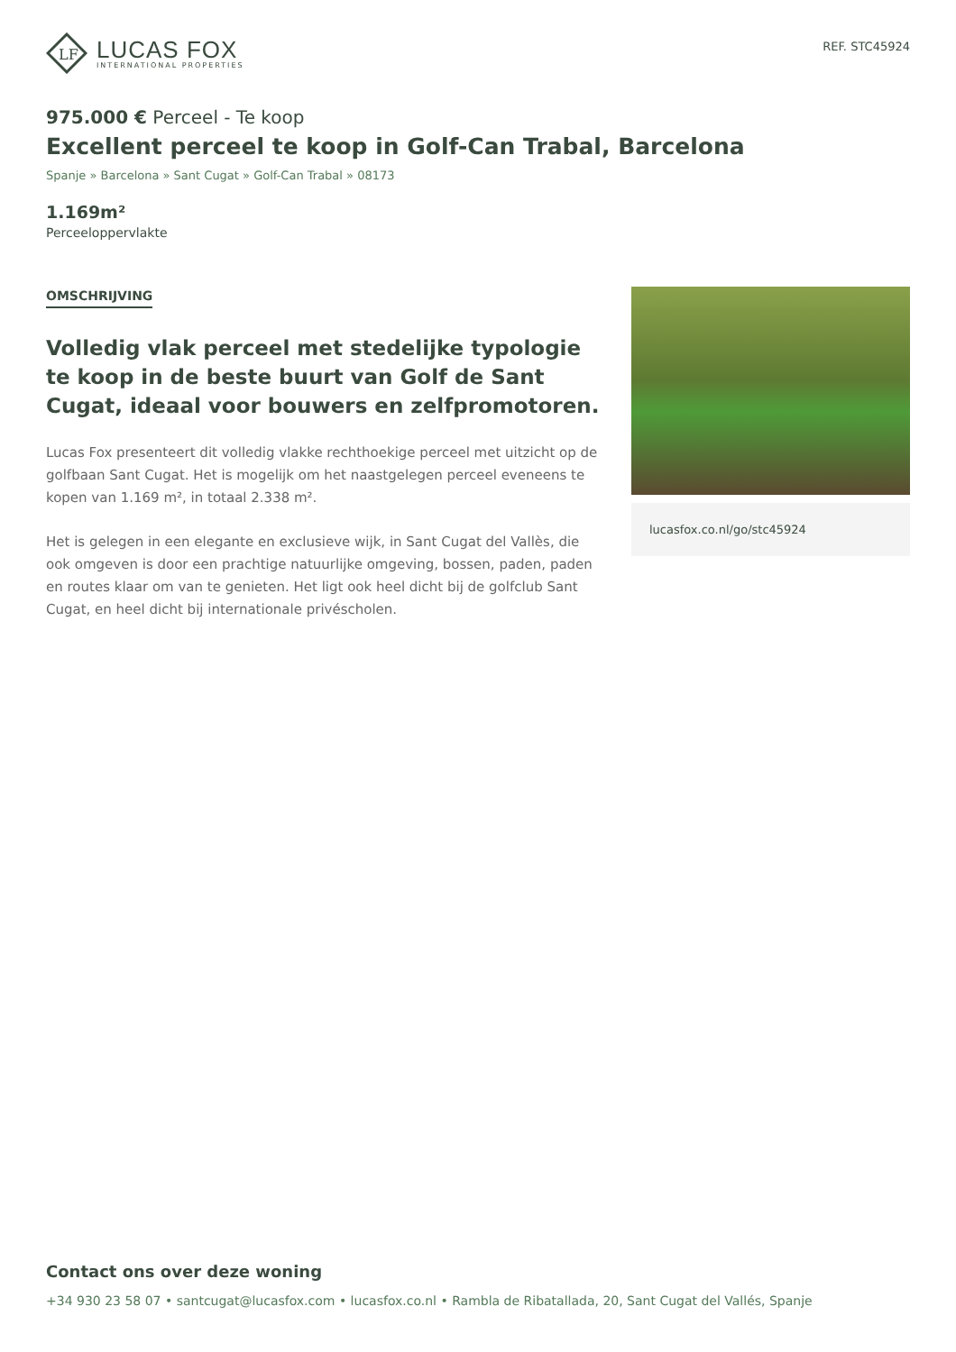LF
LUCAS FOX
INTERNATIONAL PROPERTIES
REF. STC45924
975.000 € Perceel - Te koop
Excellent perceel te koop in Golf-Can Trabal, Barcelona
Spanje » Barcelona » Sant Cugat » Golf-Can Trabal » 08173
1.169m²
Perceeloppervlakte
OMSCHRIJVING
Volledig vlak perceel met stedelijke typologie te koop in de beste buurt van Golf de Sant Cugat, ideaal voor bouwers en zelfpromotoren.
Lucas Fox presenteert dit volledig vlakke rechthoekige perceel met uitzicht op de golfbaan Sant Cugat. Het is mogelijk om het naastgelegen perceel eveneens te kopen van 1.169 m², in totaal 2.338 m².
Het is gelegen in een elegante en exclusieve wijk, in Sant Cugat del Vallès, die ook omgeven is door een prachtige natuurlijke omgeving, bossen, paden, paden en routes klaar om van te genieten. Het ligt ook heel dicht bij de golfclub Sant Cugat, en heel dicht bij internationale privéscholen.
lucasfox.co.nl/go/stc45924
Contact ons over deze woning
+34 930 23 58 07 • santcugat@lucasfox.com • lucasfox.co.nl • Rambla de Ribatallada, 20, Sant Cugat del Vallés, Spanje